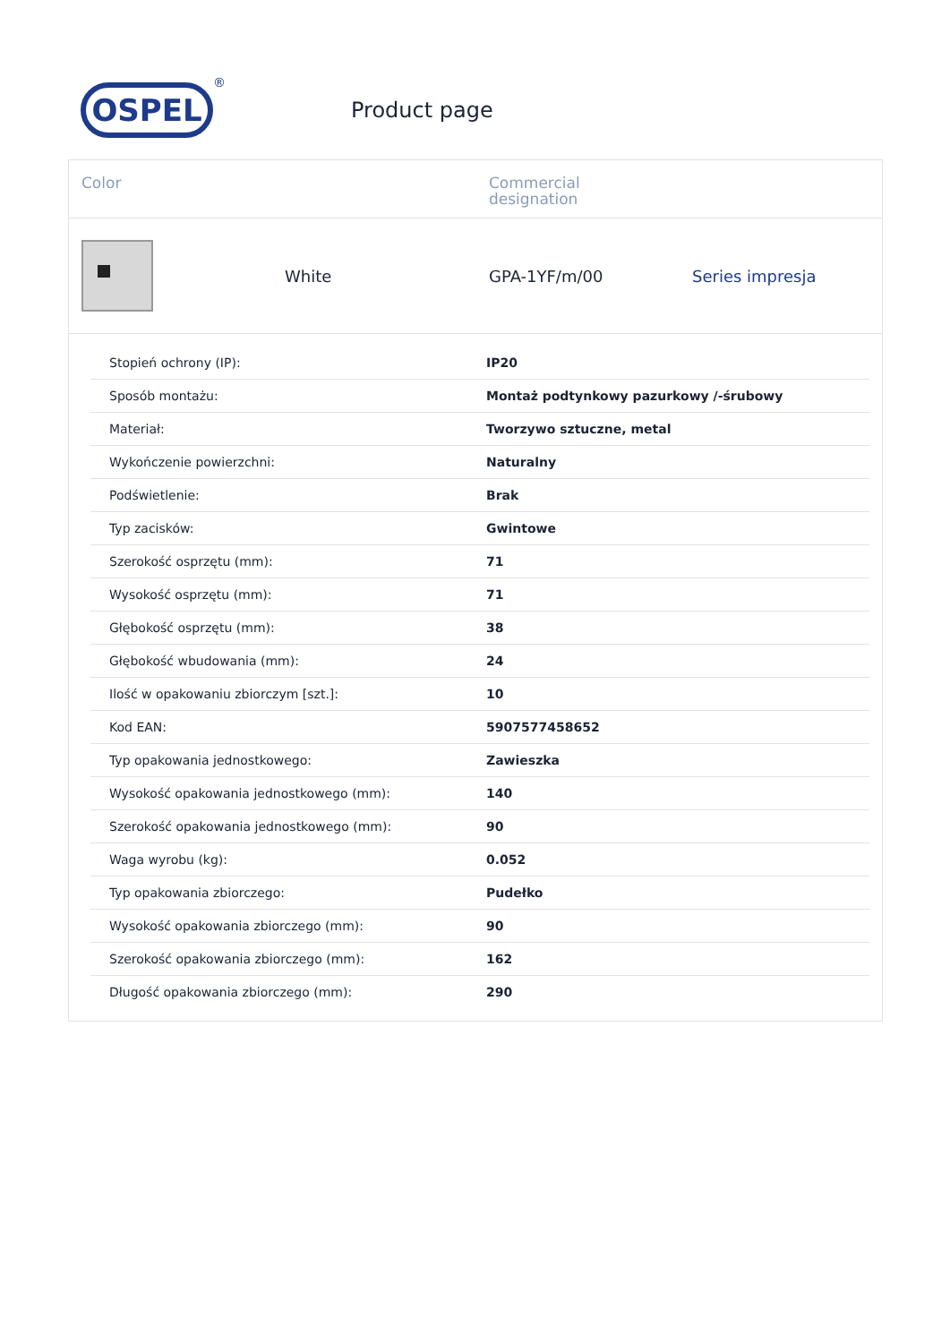OSPEL
®
Product page
Color
Commercial
designation
White
GPA-1YF/m/00
Series impresja
| Stopień ochrony (IP): | IP20 |
| Sposób montażu: | Montaż podtynkowy pazurkowy /-śrubowy |
| Materiał: | Tworzywo sztuczne, metal |
| Wykończenie powierzchni: | Naturalny |
| Podświetlenie: | Brak |
| Typ zacisków: | Gwintowe |
| Szerokość osprzętu (mm): | 71 |
| Wysokość osprzętu (mm): | 71 |
| Głębokość osprzętu (mm): | 38 |
| Głębokość wbudowania (mm): | 24 |
| Ilość w opakowaniu zbiorczym [szt.]: | 10 |
| Kod EAN: | 5907577458652 |
| Typ opakowania jednostkowego: | Zawieszka |
| Wysokość opakowania jednostkowego (mm): | 140 |
| Szerokość opakowania jednostkowego (mm): | 90 |
| Waga wyrobu (kg): | 0.052 |
| Typ opakowania zbiorczego: | Pudełko |
| Wysokość opakowania zbiorczego (mm): | 90 |
| Szerokość opakowania zbiorczego (mm): | 162 |
| Długość opakowania zbiorczego (mm): | 290 |